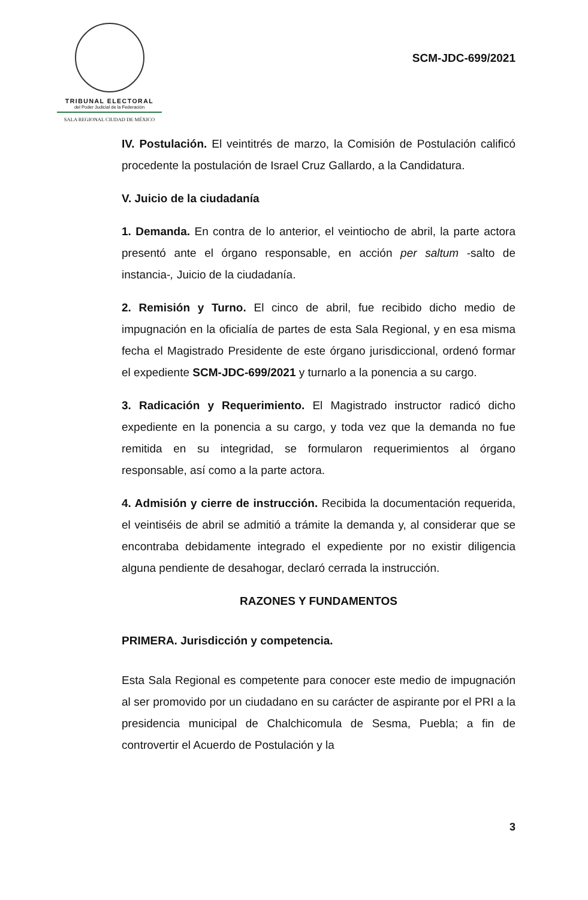TRIBUNAL ELECTORAL
del Poder Judicial de la Federación
SALA REGIONAL CIUDAD DE MÉXICO
SCM-JDC-699/2021
IV. Postulación. El veintitrés de marzo, la Comisión de Postulación calificó procedente la postulación de Israel Cruz Gallardo, a la Candidatura.
V. Juicio de la ciudadanía
1. Demanda. En contra de lo anterior, el veintiocho de abril, la parte actora presentó ante el órgano responsable, en acción per saltum -salto de instancia-, Juicio de la ciudadanía.
2. Remisión y Turno. El cinco de abril, fue recibido dicho medio de impugnación en la oficialía de partes de esta Sala Regional, y en esa misma fecha el Magistrado Presidente de este órgano jurisdiccional, ordenó formar el expediente SCM-JDC-699/2021 y turnarlo a la ponencia a su cargo.
3. Radicación y Requerimiento. El Magistrado instructor radicó dicho expediente en la ponencia a su cargo, y toda vez que la demanda no fue remitida en su integridad, se formularon requerimientos al órgano responsable, así como a la parte actora.
4. Admisión y cierre de instrucción. Recibida la documentación requerida, el veintiséis de abril se admitió a trámite la demanda y, al considerar que se encontraba debidamente integrado el expediente por no existir diligencia alguna pendiente de desahogar, declaró cerrada la instrucción.
RAZONES Y FUNDAMENTOS
PRIMERA. Jurisdicción y competencia.
Esta Sala Regional es competente para conocer este medio de impugnación al ser promovido por un ciudadano en su carácter de aspirante por el PRI a la presidencia municipal de Chalchicomula de Sesma, Puebla; a fin de controvertir el Acuerdo de Postulación y la
3